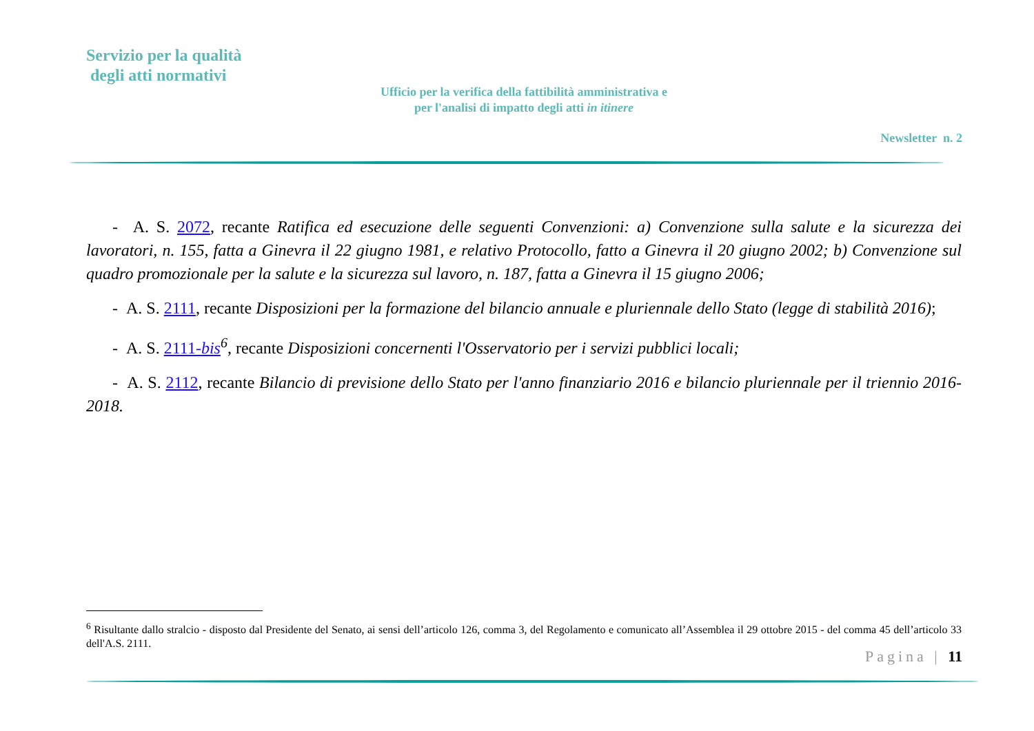Servizio per la qualità
degli atti normativi
Ufficio per la verifica della fattibilità amministrativa e
per l'analisi di impatto degli atti in itinere
Newsletter n. 2
- A. S. 2072, recante Ratifica ed esecuzione delle seguenti Convenzioni: a) Convenzione sulla salute e la sicurezza dei lavoratori, n. 155, fatta a Ginevra il 22 giugno 1981, e relativo Protocollo, fatto a Ginevra il 20 giugno 2002; b) Convenzione sul quadro promozionale per la salute e la sicurezza sul lavoro, n. 187, fatta a Ginevra il 15 giugno 2006;
- A. S. 2111, recante Disposizioni per la formazione del bilancio annuale e pluriennale dello Stato (legge di stabilità 2016);
- A. S. 2111-bis<sup>6</sup>, recante Disposizioni concernenti l'Osservatorio per i servizi pubblici locali;
- A. S. 2112, recante Bilancio di previsione dello Stato per l'anno finanziario 2016 e bilancio pluriennale per il triennio 2016-2018.
<sup>6</sup> Risultante dallo stralcio - disposto dal Presidente del Senato, ai sensi dell’articolo 126, comma 3, del Regolamento e comunicato all’Assemblea il 29 ottobre 2015 - del comma 45 dell’articolo 33 dell'A.S. 2111.
Pagina | 11